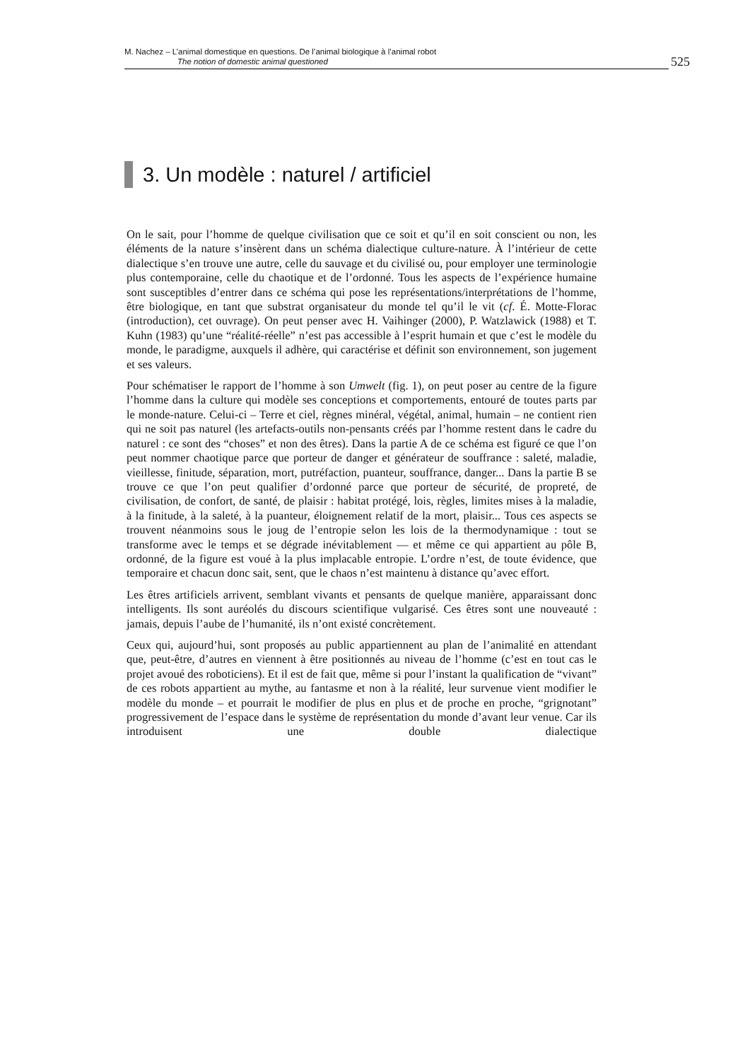M. Nachez – L’animal domestique en questions. De l’animal biologique à l’animal robot
The notion of domestic animal questioned
525
3. Un modèle : naturel / artificiel
On le sait, pour l’homme de quelque civilisation que ce soit et qu’il en soit conscient ou non, les éléments de la nature s’insèrent dans un schéma dialectique culture-nature. À l’intérieur de cette dialectique s’en trouve une autre, celle du sauvage et du civilisé ou, pour employer une terminologie plus contemporaine, celle du chaotique et de l’ordonné. Tous les aspects de l’expérience humaine sont susceptibles d’entrer dans ce schéma qui pose les représentations/interprétations de l’homme, être biologique, en tant que substrat organisateur du monde tel qu’il le vit (cf. É. Motte-Florac (introduction), cet ouvrage). On peut penser avec H. Vaihinger (2000), P. Watzlawick (1988) et T. Kuhn (1983) qu’une “réalité-réelle” n’est pas accessible à l’esprit humain et que c’est le modèle du monde, le paradigme, auxquels il adhère, qui caractérise et définit son environnement, son jugement et ses valeurs.
Pour schématiser le rapport de l’homme à son Umwelt (fig. 1), on peut poser au centre de la figure l’homme dans la culture qui modèle ses conceptions et comportements, entouré de toutes parts par le monde-nature. Celui-ci – Terre et ciel, règnes minéral, végétal, animal, humain – ne contient rien qui ne soit pas naturel (les artefacts-outils non-pensants créés par l’homme restent dans le cadre du naturel : ce sont des “choses” et non des êtres). Dans la partie A de ce schéma est figuré ce que l’on peut nommer chaotique parce que porteur de danger et générateur de souffrance : saleté, maladie, vieillesse, finitude, séparation, mort, putréfaction, puanteur, souffrance, danger... Dans la partie B se trouve ce que l’on peut qualifier d’ordonné parce que porteur de sécurité, de propreté, de civilisation, de confort, de santé, de plaisir : habitat protégé, lois, règles, limites mises à la maladie, à la finitude, à la saleté, à la puanteur, éloignement relatif de la mort, plaisir... Tous ces aspects se trouvent néanmoins sous le joug de l’entropie selon les lois de la thermodynamique : tout se transforme avec le temps et se dégrade inévitablement — et même ce qui appartient au pôle B, ordonné, de la figure est voué à la plus implacable entropie. L’ordre n’est, de toute évidence, que temporaire et chacun donc sait, sent, que le chaos n’est maintenu à distance qu’avec effort.
Les êtres artificiels arrivent, semblant vivants et pensants de quelque manière, apparaissant donc intelligents. Ils sont auréolés du discours scientifique vulgarisé. Ces êtres sont une nouveauté : jamais, depuis l’aube de l’humanité, ils n’ont existé concrètement.
Ceux qui, aujourd’hui, sont proposés au public appartiennent au plan de l’animalité en attendant que, peut-être, d’autres en viennent à être positionnés au niveau de l’homme (c’est en tout cas le projet avoué des roboticiens). Et il est de fait que, même si pour l’instant la qualification de “vivant” de ces robots appartient au mythe, au fantasme et non à la réalité, leur survenue vient modifier le modèle du monde – et pourrait le modifier de plus en plus et de proche en proche, “grignotant” progressivement de l’espace dans le système de représentation du monde d’avant leur venue. Car ils introduisent une double dialectique